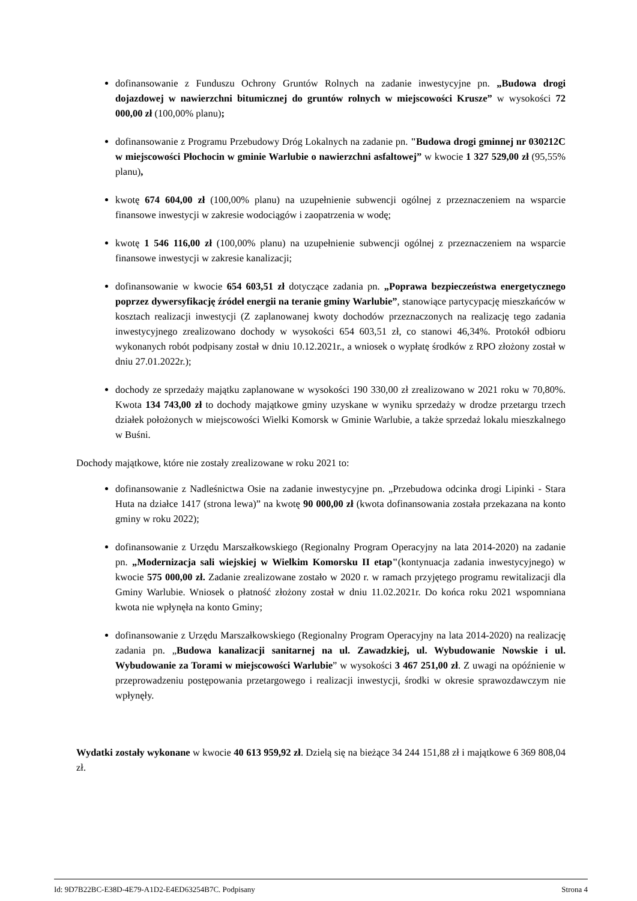dofinansowanie z Funduszu Ochrony Gruntów Rolnych na zadanie inwestycyjne pn. „Budowa drogi dojazdowej w nawierzchni bitumicznej do gruntów rolnych w miejscowości Krusze” w wysokości 72 000,00 zł (100,00% planu);
dofinansowanie z Programu Przebudowy Dróg Lokalnych na zadanie pn. "Budowa drogi gminnej nr 030212C w miejscowości Płochocin w gminie Warlubie o nawierzchni asfaltowej” w kwocie 1 327 529,00 zł (95,55% planu),
kwotę 674 604,00 zł (100,00% planu) na uzupełnienie subwencji ogólnej z przeznaczeniem na wsparcie finansowe inwestycji w zakresie wodociągów i zaopatrzenia w wodę;
kwotę 1 546 116,00 zł (100,00% planu) na uzupełnienie subwencji ogólnej z przeznaczeniem na wsparcie finansowe inwestycji w zakresie kanalizacji;
dofinansowanie w kwocie 654 603,51 zł dotyczące zadania pn. „Poprawa bezpieczeństwa energetycznego poprzez dywersyfikację źródeł energii na teranie gminy Warlubie”, stanowiące partycypację mieszkańców w kosztach realizacji inwestycji (Z zaplanowanej kwoty dochodów przeznaczonych na realizację tego zadania inwestycyjnego zrealizowano dochody w wysokości 654 603,51 zł, co stanowi 46,34%. Protokół odbioru wykonanych robót podpisany został w dniu 10.12.2021r., a wniosek o wypłatę środków z RPO złożony został w dniu 27.01.2022r.);
dochody ze sprzedaży majątku zaplanowane w wysokości 190 330,00 zł zrealizowano w 2021 roku w 70,80%. Kwota 134 743,00 zł to dochody majątkowe gminy uzyskane w wyniku sprzedaży w drodze przetargu trzech działek położonych w miejscowości Wielki Komorsk w Gminie Warlubie, a także sprzedaż lokalu mieszkalnego w Buśni.
Dochody majątkowe, które nie zostały zrealizowane w roku 2021 to:
dofinansowanie z Nadleśnictwa Osie na zadanie inwestycyjne pn. „Przebudowa odcinka drogi Lipinki - Stara Huta na działce 1417 (strona lewa)” na kwotę 90 000,00 zł (kwota dofinansowania została przekazana na konto gminy w roku 2022);
dofinansowanie z Urzędu Marszałkowskiego (Regionalny Program Operacyjny na lata 2014-2020) na zadanie pn. „Modernizacja sali wiejskiej w Wielkim Komorsku II etap"(kontynuacja zadania inwestycyjnego) w kwocie 575 000,00 zł. Zadanie zrealizowane zostało w 2020 r. w ramach przyjętego programu rewitalizacji dla Gminy Warlubie. Wniosek o płatność złożony został w dniu 11.02.2021r. Do końca roku 2021 wspomniana kwota nie wpłynęła na konto Gminy;
dofinansowanie z Urzędu Marszałkowskiego (Regionalny Program Operacyjny na lata 2014-2020) na realizację zadania pn. „Budowa kanalizacji sanitarnej na ul. Zawadzkiej, ul. Wybudowanie Nowskie i ul. Wybudowanie za Torami w miejscowości Warlubie” w wysokości 3 467 251,00 zł. Z uwagi na opóźnienie w przeprowadzeniu postępowania przetargowego i realizacji inwestycji, środki w okresie sprawozdawczym nie wpłynęły.
Wydatki zostały wykonane w kwocie 40 613 959,92 zł. Dzielą się na bieżące 34 244 151,88 zł i majątkowe 6 369 808,04 zł.
Id: 9D7B22BC-E38D-4E79-A1D2-E4ED63254B7C. Podpisany Strona 4